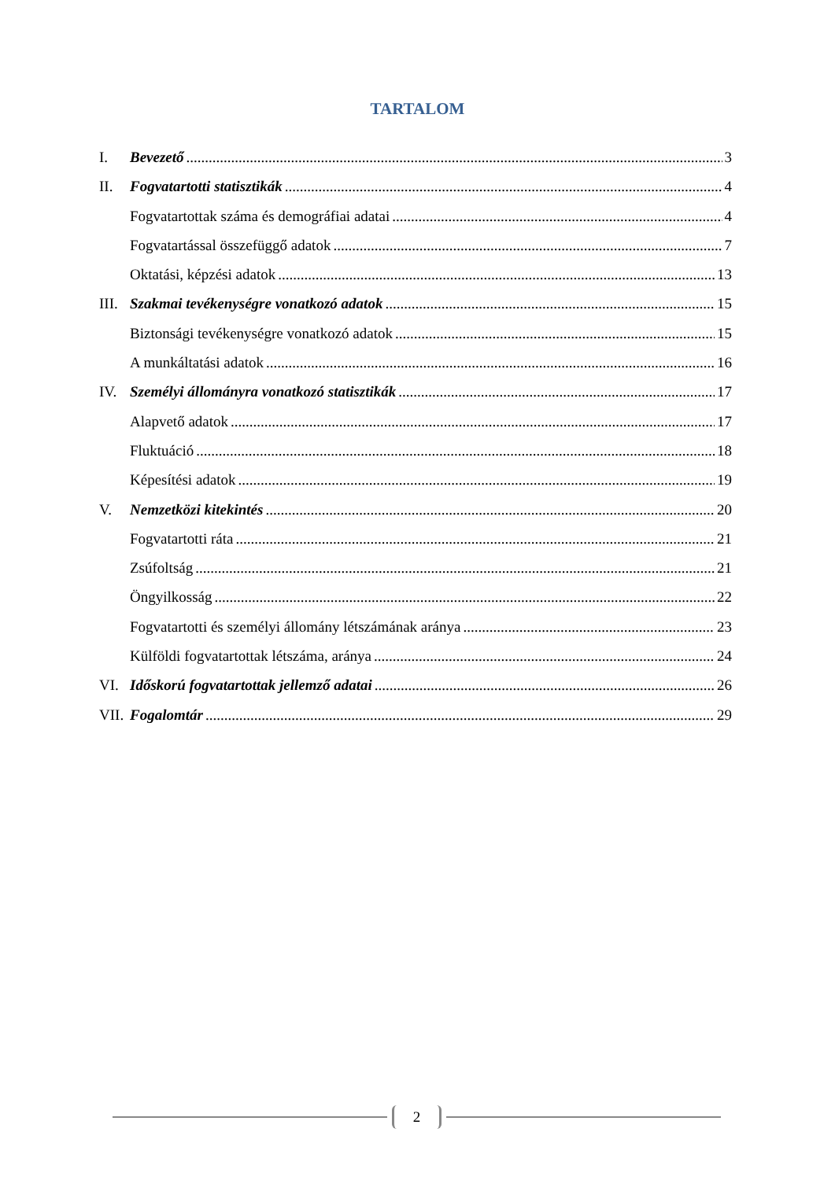TARTALOM
I. Bevezető 3
II. Fogvatartotti statisztikák 4
Fogvatartottak száma és demográfiai adatai 4
Fogvatartással összefüggő adatok 7
Oktatási, képzési adatok 13
III. Szakmai tevékenységre vonatkozó adatok 15
Biztonsági tevékenységre vonatkozó adatok 15
A munkáltatási adatok 16
IV. Személyi állományra vonatkozó statisztikák 17
Alapvető adatok 17
Fluktuáció 18
Képesítési adatok 19
V. Nemzetközi kitekintés 20
Fogvatartotti ráta 21
Zsúfoltság 21
Öngyilkosság 22
Fogvatartotti és személyi állomány létszámának aránya 23
Külföldi fogvatartottak létszáma, aránya 24
VI. Időskorú fogvatartottak jellemző adatai 26
VII. Fogalomtár 29
2